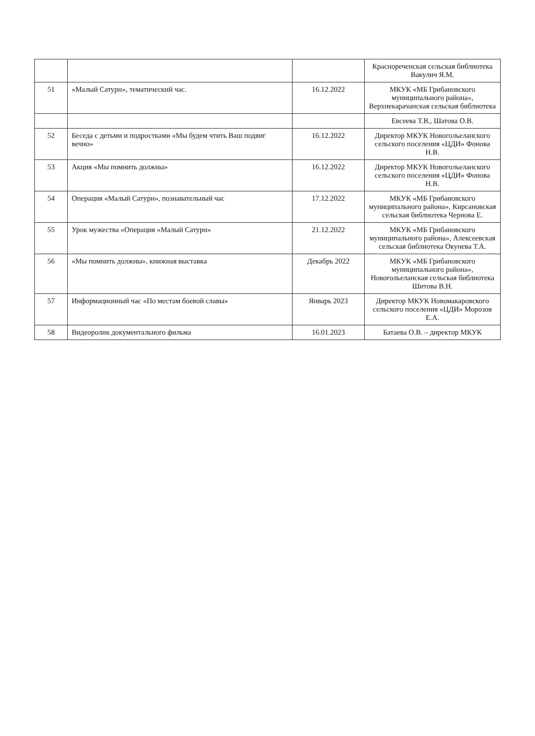| | | | Краснореченская сельская библиотека Вакулич Я.М. |
| 51 | «Малый Сатурн», тематический час. | 16.12.2022 | МКУК «МБ Грибановского муниципального района», Верхнекарачанская сельская библиотека |
| | | | Евсеева Т.В., Шатова О.В. |
| 52 | Беседа с детьми и подростками «Мы будем чтить Ваш подвиг вечно» | 16.12.2022 | Директор МКУК Новогольеланского сельского поселения «ЦДИ» Фонова Н.В. |
| 53 | Акция «Мы помнить должны» | 16.12.2022 | Директор МКУК Новогольеланского сельского поселения «ЦДИ» Фонова Н.В. |
| 54 | Операция «Малый Сатурн», познавательный час | 17.12.2022 | МКУК «МБ Грибановского муниципального района», Кирсановская сельская библиотека Чернова Е. |
| 55 | Урок мужества «Операция «Малый Сатурн» | 21.12.2022 | МКУК «МБ Грибановского муниципального района», Алексеевская сельская библиотека Окунева Т.А. |
| 56 | «Мы помнить должны», книжная выставка | Декабрь 2022 | МКУК «МБ Грибановского муниципального района», Новогольеланская сельская библиотека Шитова В.Н. |
| 57 | Информационный час «По местам боевой славы» | Январь 2023 | Директор МКУК Новомакаровского сельского поселения «ЦДИ» Морозов Е.А. |
| 58 | Видеоролик документального фильма | 16.01.2023 | Батаева О.В. – директор МКУК |